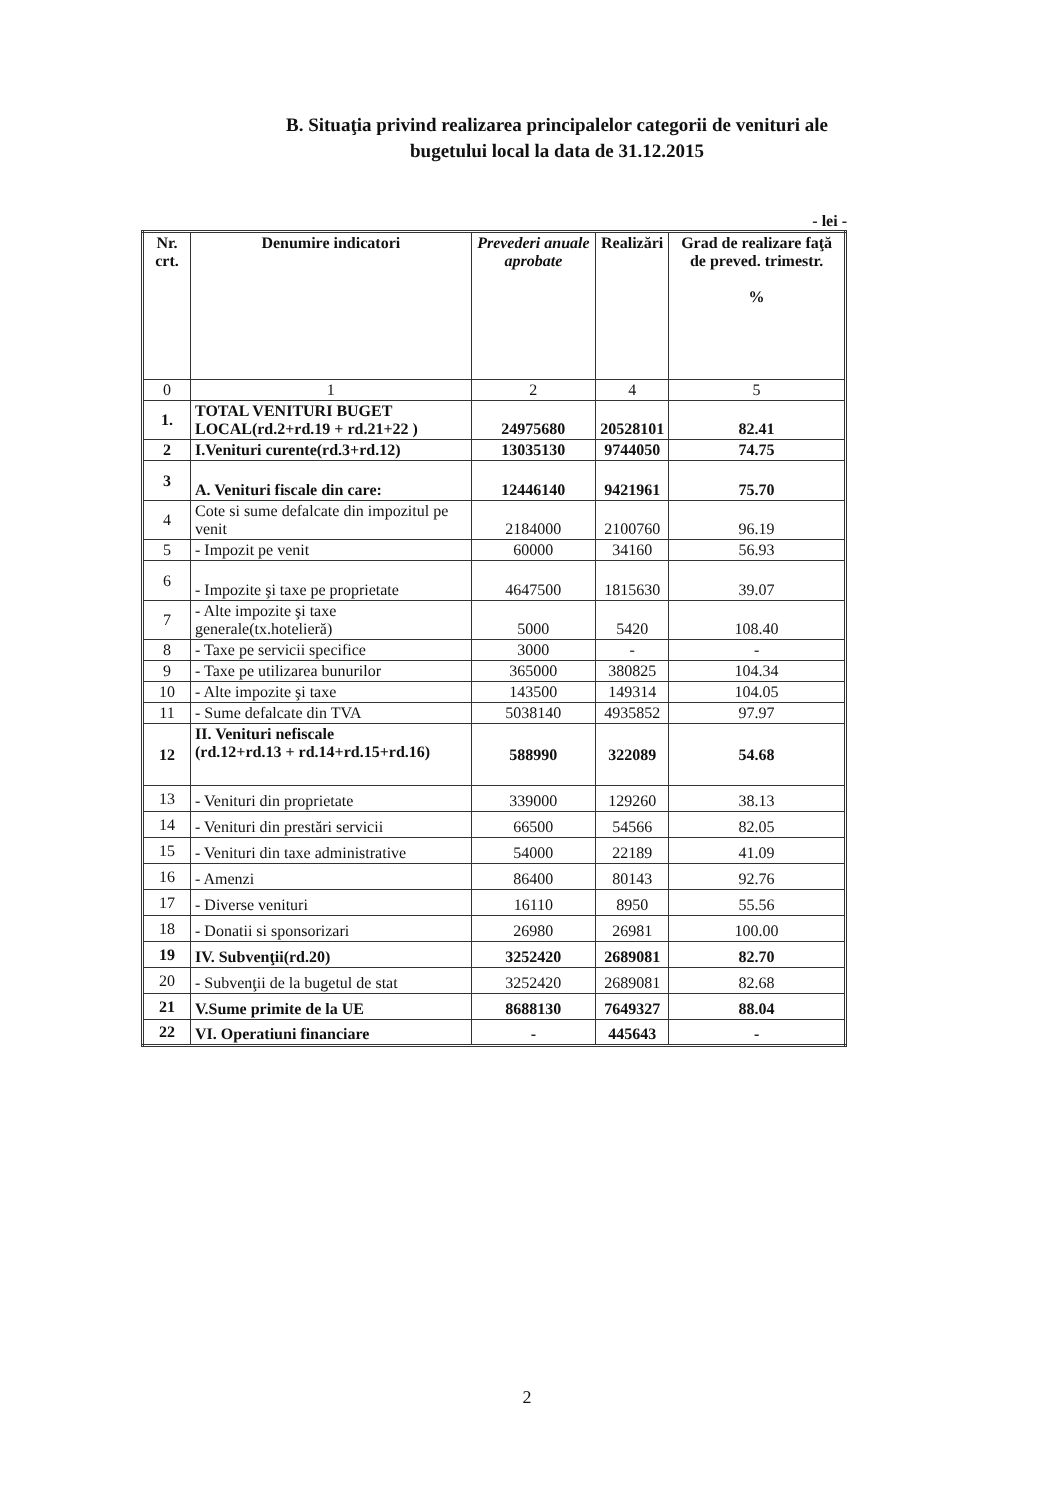B. Situaţia privind realizarea principalelor categorii de venituri ale
bugetului local la data de 31.12.2015
- lei -
| Nr. crt. | Denumire indicatori | Prevederi anuale aprobate | Realizări | Grad de realizare faţă de preved. trimestr. % |
| --- | --- | --- | --- | --- |
| 0 | 1 | 2 | 4 | 5 |
| 1. | TOTAL VENITURI BUGET LOCAL(rd.2+rd.19 + rd.21+22 ) | 24975680 | 20528101 | 82.41 |
| 2 | I.Venituri curente(rd.3+rd.12) | 13035130 | 9744050 | 74.75 |
| 3 | A. Venituri fiscale din care: | 12446140 | 9421961 | 75.70 |
| 4 | Cote si sume defalcate din impozitul pe venit | 2184000 | 2100760 | 96.19 |
| 5 | - Impozit pe venit | 60000 | 34160 | 56.93 |
| 6 | - Impozite şi taxe pe proprietate | 4647500 | 1815630 | 39.07 |
| 7 | - Alte impozite şi taxe generale(tx.hotelieră) | 5000 | 5420 | 108.40 |
| 8 | - Taxe pe servicii specifice | 3000 | - | - |
| 9 | - Taxe pe utilizarea bunurilor | 365000 | 380825 | 104.34 |
| 10 | - Alte impozite şi taxe | 143500 | 149314 | 104.05 |
| 11 | - Sume defalcate din TVA | 5038140 | 4935852 | 97.97 |
| 12 | II. Venituri nefiscale (rd.12+rd.13 + rd.14+rd.15+rd.16) | 588990 | 322089 | 54.68 |
| 13 | - Venituri din proprietate | 339000 | 129260 | 38.13 |
| 14 | - Venituri din prestări servicii | 66500 | 54566 | 82.05 |
| 15 | - Venituri din taxe administrative | 54000 | 22189 | 41.09 |
| 16 | - Amenzi | 86400 | 80143 | 92.76 |
| 17 | - Diverse venituri | 16110 | 8950 | 55.56 |
| 18 | - Donatii si sponsorizari | 26980 | 26981 | 100.00 |
| 19 | IV. Subvenţii(rd.20) | 3252420 | 2689081 | 82.70 |
| 20 | - Subvenţii de la bugetul de stat | 3252420 | 2689081 | 82.68 |
| 21 | V.Sume primite de la UE | 8688130 | 7649327 | 88.04 |
| 22 | VI. Operatiuni financiare | - | 445643 | - |
2